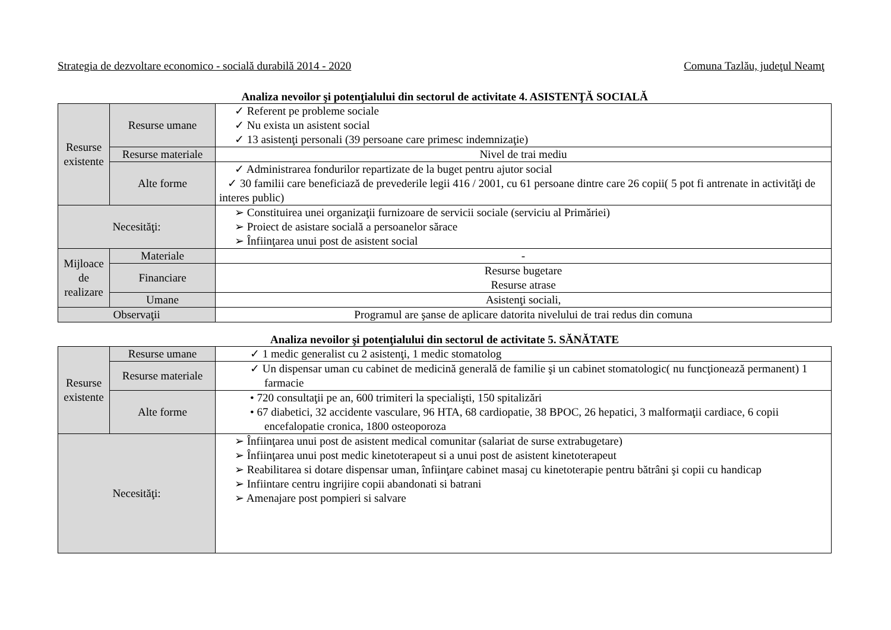Strategia de dezvoltare economico - socială durabilă 2014 - 2020 Comuna Tazlău, judeţul Neamţ
Analiza nevoilor şi potenţialului din sectorul de activitate 4. ASISTENŢĂ SOCIALĂ
| Resurse existente | Resurse umane | ✓ Referent pe probleme sociale ✓ Nu exista un asistent social ✓ 13 asistenţi personali (39 persoane care primesc indemnizaţie) |
| | Resurse materiale | Nivel de trai mediu |
| | Alte forme | ✓ Administrarea fondurilor repartizate de la buget pentru ajutor social ✓ 30 familii care beneficiază de prevederile legii 416 / 2001, cu 61 persoane dintre care 26 copii( 5 pot fi antrenate in activităţi de interes public) |
| Necesităţi: | | ➢ Constituirea unei organizaţii furnizoare de servicii sociale (serviciu al Primăriei) ➢ Proiect de asistare socială a persoanelor sărace ➢ Înfiinţarea unui post de asistent social |
| Mijloace de realizare | Materiale | - |
| | Financiare | Resurse bugetare Resurse atrase |
| | Umane | Asistenţi sociali, |
| Observaţii | | Programul are şanse de aplicare datorita nivelului de trai redus din comuna |
Analiza nevoilor şi potenţialului din sectorul de activitate 5. SĂNĂTATE
| Resurse existente | Resurse umane | ✓ 1 medic generalist cu 2 asistenţi, 1 medic stomatolog |
| | Resurse materiale | ✓ Un dispensar uman cu cabinet de medicină generală de familie şi un cabinet stomatologic( nu funcţionează permanent) 1 farmacie |
| | Alte forme | • 720 consultaţii pe an, 600 trimiteri la specialişti, 150 spitalizări • 67 diabetici, 32 accidente vasculare, 96 HTA, 68 cardiopatie, 38 BPOC, 26 hepatici, 3 malformaţii cardiace, 6 copii encefalopatie cronica, 1800 osteoporoza |
| Necesităţi: | | ➢ Înfiinţarea unui post de asistent medical comunitar (salariat de surse extrabugetare) ➢ Înfiinţarea unui post medic kinetoterapeut si a unui post de asistent kinetoterapeut ➢ Reabilitarea si dotare dispensar uman, înfiinţare cabinet masaj cu kinetoterapie pentru bătrâni şi copii cu handicap ➢ Infiintare centru ingrijire copii abandonati si batrani ➢ Amenajare post pompieri si salvare |